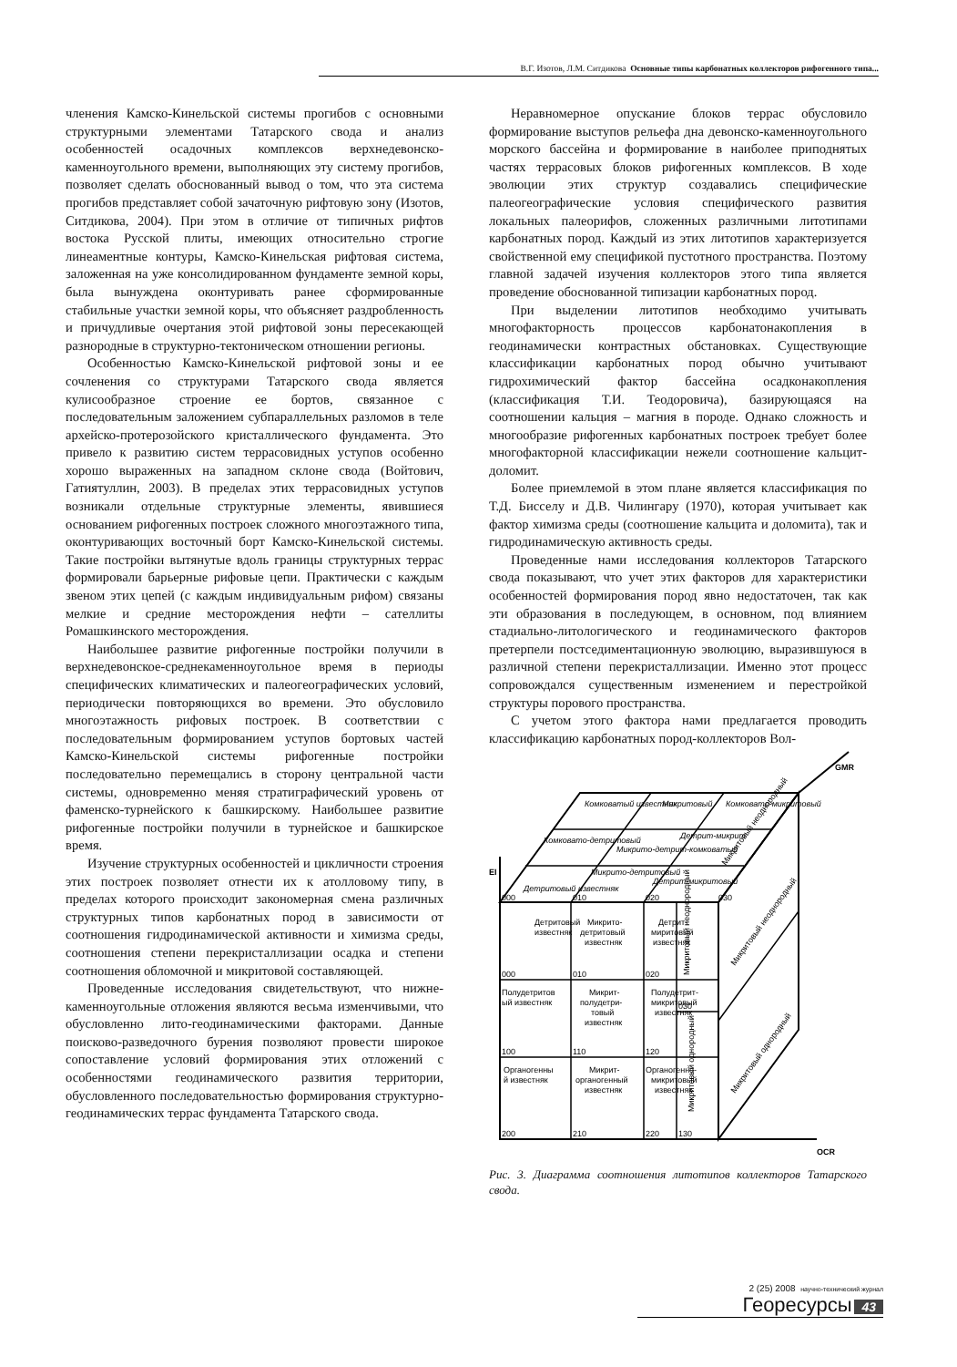В.Г. Изотов, Л.М. Ситдикова Основные типы карбонатных коллекторов рифогенного типа...
членения Камско-Кинельской системы прогибов с основными структурными элементами Татарского свода и анализ особенностей осадочных комплексов верхнедевонско-каменноугольного времени, выполняющих эту систему прогибов, позволяет сделать обоснованный вывод о том, что эта система прогибов представляет собой зачаточную рифтовую зону (Изотов, Ситдикова, 2004). При этом в отличие от типичных рифтов востока Русской плиты, имеющих относительно строгие линеаментные контуры, Камско-Кинельская рифтовая система, заложенная на уже консолидированном фундаменте земной коры, была вынуждена оконтуривать ранее сформированные стабильные участки земной коры, что объясняет раздробленность и причудливые очертания этой рифтовой зоны пересекающей разнородные в структурно-тектоническом отношении регионы.
Особенностью Камско-Кинельской рифтовой зоны и ее сочленения со структурами Татарского свода является кулисообразное строение ее бортов, связанное с последовательным заложением субпараллельных разломов в теле архейско-протерозойского кристаллического фундамента. Это привело к развитию систем террасовидных уступов особенно хорошо выраженных на западном склоне свода (Войтович, Гатиятуллин, 2003). В пределах этих террасовидных уступов возникали отдельные структурные элементы, явившиеся основанием рифогенных построек сложного многоэтажного типа, оконтуривающих восточный борт Камско-Кинельской системы. Такие постройки вытянутые вдоль границы структурных террас формировали барьерные рифовые цепи. Практически с каждым звеном этих цепей (с каждым индивидуальным рифом) связаны мелкие и средние месторождения нефти – сателлиты Ромашкинского месторождения.
Наибольшее развитие рифогенные постройки получили в верхнедевонское-среднекаменноугольное время в периоды специфических климатических и палеогеографических условий, периодически повторяющихся во времени. Это обусловило многоэтажность рифовых построек. В соответствии с последовательным формированием уступов бортовых частей Камско-Кинельской системы рифогенные постройки последовательно перемещались в сторону центральной части системы, одновременно меняя стратиграфический уровень от фаменско-турнейского к башкирскому. Наибольшее развитие рифогенные постройки получили в турнейское и башкирское время.
Изучение структурных особенностей и цикличности строения этих построек позволяет отнести их к атолловому типу, в пределах которого происходит закономерная смена различных структурных типов карбонатных пород в зависимости от соотношения гидродинамической активности и химизма среды, соотношения степени перекристаллизации осадка и степени соотношения обломочной и микритовой составляющей.
Проведенные исследования свидетельствуют, что нижне-каменноугольные отложения являются весьма изменчивыми, что обусловленно лито-геодинамическими факторами. Данные поисково-разведочного бурения позволяют провести широкое сопоставление условий формирования этих отложений с особенностями геодинамического развития территории, обусловленного последовательностью формирования структурно-геодинамических террас фундамента Татарского свода.
Неравномерное опускание блоков террас обусловило формирование выступов рельефа дна девонско-каменноугольного морского бассейна и формирование в наиболее приподнятых частях террасовых блоков рифогенных комплексов. В ходе эволюции этих структур создавались специфические палеогеографические условия специфического развития локальных палеорифов, сложенных различными литотипами карбонатных пород. Каждый из этих литотипов характеризуется свойственной ему спецификой пустотного пространства. Поэтому главной задачей изучения коллекторов этого типа является проведение обоснованной типизации карбонатных пород.
При выделении литотипов необходимо учитывать многофакторность процессов карбонатонакопления в геодинамически контрастных обстановках. Существующие классификации карбонатных пород обычно учитывают гидрохимический фактор бассейна осадконакопления (классификация Т.И. Теодоровича), базирующаяся на соотношении кальция – магния в породе. Однако сложность и многообразие рифогенных карбонатных построек требует более многофакторной классификации нежели соотношение кальцит-доломит.
Более приемлемой в этом плане является классификация по Т.Д. Бисселу и Д.В. Чилингару (1970), которая учитывает как фактор химизма среды (соотношение кальцита и доломита), так и гидродинамическую активность среды.
Проведенные нами исследования коллекторов Татарского свода показывают, что учет этих факторов для характеристики особенностей формирования пород явно недостаточен, так как эти образования в последующем, в основном, под влиянием стадиально-литологического и геодинамического факторов претерпели постседиментационную эволюцию, выразившуюся в различной степени перекристаллизации. Именно этот процесс сопровождался существенным изменением и перестройкой структуры порового пространства.
С учетом этого фактора нами предлагается проводить классификацию карбонатных пород-коллекторов Вол-
Детритовый
известняк
Микрито-
детритовый
известняк
Детрит-
миритовый
известняк
000
010
020
Полудетритов
ый известняк
Микрит-
полудетри-
товый
известняк
Полудетрит-
микритовый
известняк
100
110
120
030
Органогенны
й известняк
Микрит-
органогенный
известняк
Органогенно-
микритовый
известняк
200
210
220
130
Микритовый неоднородный
Микритовый однородный
Микритовый неоднородный
Микритовый однородный
Микритовый неоднородный
Детритовый известняк
Микрито-детритовый
Детрит-микритовый
Комковато-детритовый
Микрито-детрит-комковатый
Детрит-микрит
Комковатый известняк
Микритовый
Комковато-микритовый
000
010
020
030
EI
OCR
GMR
Рис. 3. Диаграмма соотношения литотипов коллекторов Татарского свода.
2 (25) 2008 научно-технический журнал Георесурсы 43